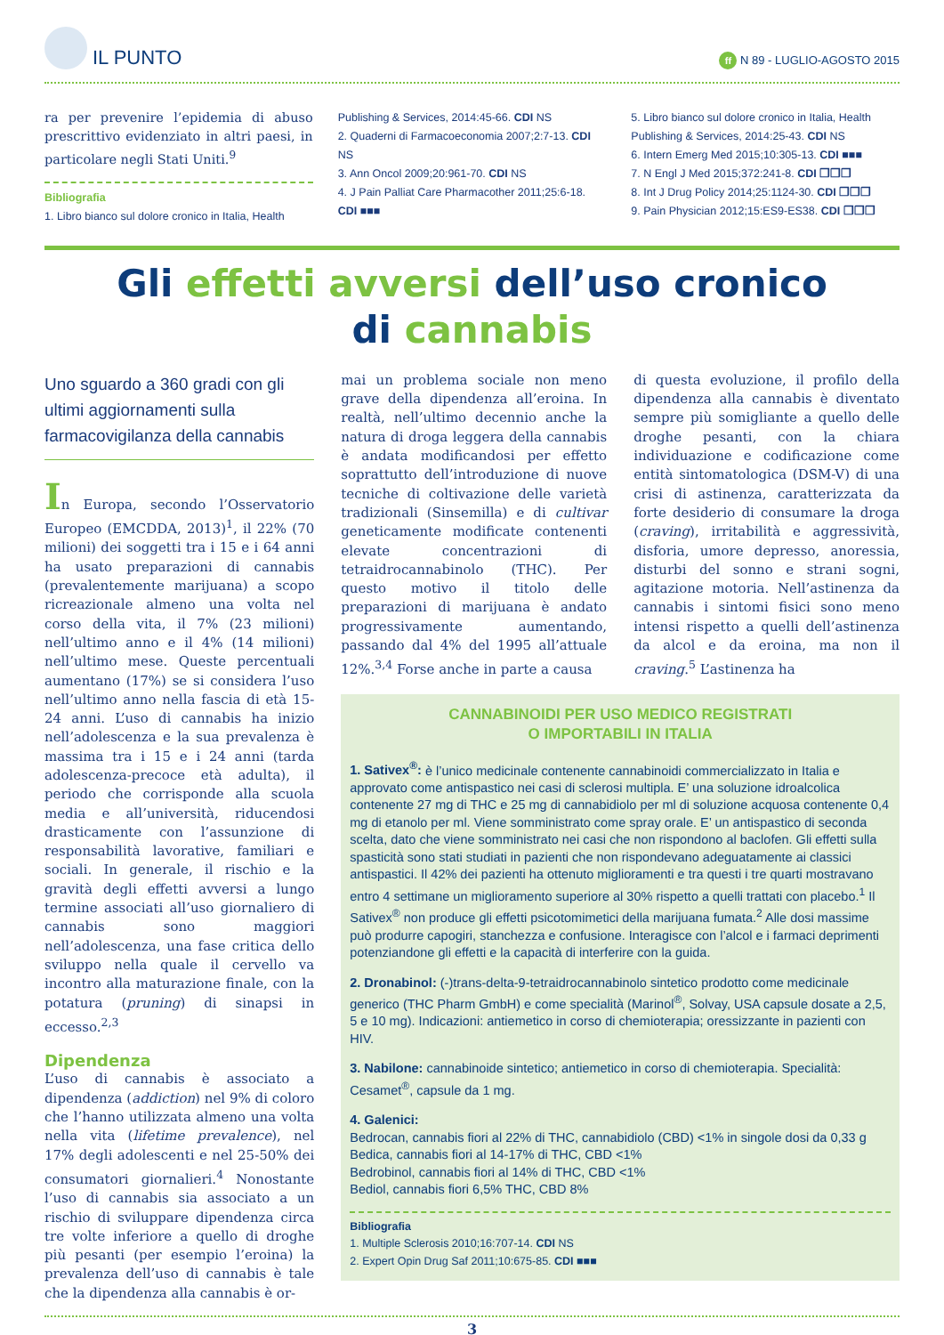IL PUNTO
ff N 89 - LUGLIO-AGOSTO 2015
ra per prevenire l’epidemia di abuso prescrittivo evidenziato in altri paesi, in particolare negli Stati Uniti.<sup>9</sup>
Bibliografia
1. Libro bianco sul dolore cronico in Italia, Health
Publishing & Services, 2014:45-66. CDI NS
2. Quaderni di Farmacoeconomia 2007;2:7-13. CDI NS
3. Ann Oncol 2009;20:961-70. CDI NS
4. J Pain Palliat Care Pharmacother 2011;25:6-18. CDI ■■■
5. Libro bianco sul dolore cronico in Italia, Health Publishing & Services, 2014:25-43. CDI NS
6. Intern Emerg Med 2015;10:305-13. CDI ■■■
7. N Engl J Med 2015;372:241-8. CDI ❒❒❒
8. Int J Drug Policy 2014;25:1124-30. CDI ❒❒❒
9. Pain Physician 2012;15:ES9-ES38. CDI ❒❒❒
Gli effetti avversi dell’uso cronico
di cannabis
Uno sguardo a 360 gradi con gli ultimi aggiornamenti sulla farmacovigilanza della cannabis
In Europa, secondo l’Osservatorio Europeo (EMCDDA, 2013)<sup>1</sup>, il 22% (70 milioni) dei soggetti tra i 15 e i 64 anni ha usato preparazioni di cannabis (prevalentemente marijuana) a scopo ricreazionale almeno una volta nel corso della vita, il 7% (23 milioni) nell’ultimo anno e il 4% (14 milioni) nell’ultimo mese. Queste percentuali aumentano (17%) se si considera l’uso nell’ultimo anno nella fascia di età 15-24 anni. L’uso di cannabis ha inizio nell’adolescenza e la sua prevalenza è massima tra i 15 e i 24 anni (tarda adolescenza-precoce età adulta), il periodo che corrisponde alla scuola media e all’università, riducendosi drasticamente con l’assunzione di responsabilità lavorative, familiari e sociali. In generale, il rischio e la gravità degli effetti avversi a lungo termine associati all’uso giornaliero di cannabis sono maggiori nell’adolescenza, una fase critica dello sviluppo nella quale il cervello va incontro alla maturazione finale, con la potatura (pruning) di sinapsi in eccesso.<sup>2,3</sup>
Dipendenza
L’uso di cannabis è associato a dipendenza (addiction) nel 9% di coloro che l’hanno utilizzata almeno una volta nella vita (lifetime prevalence), nel 17% degli adolescenti e nel 25-50% dei consumatori giornalieri.<sup>4</sup> Nonostante l’uso di cannabis sia associato a un rischio di sviluppare dipendenza circa tre volte inferiore a quello di droghe più pesanti (per esempio l’eroina) la prevalenza dell’uso di cannabis è tale che la dipendenza alla cannabis è or-
mai un problema sociale non meno grave della dipendenza all’eroina. In realtà, nell’ultimo decennio anche la natura di droga leggera della cannabis è andata modificandosi per effetto soprattutto dell’introduzione di nuove tecniche di coltivazione delle varietà tradizionali (Sinsemilla) e di cultivar geneticamente modificate contenenti elevate concentrazioni di tetraidrocannabinolo (THC). Per questo motivo il titolo delle preparazioni di marijuana è andato progressivamente aumentando, passando dal 4% del 1995 all’attuale 12%.<sup>3,4</sup> Forse anche in parte a causa
di questa evoluzione, il profilo della dipendenza alla cannabis è diventato sempre più somigliante a quello delle droghe pesanti, con la chiara individuazione e codificazione come entità sintomatologica (DSM-V) di una crisi di astinenza, caratterizzata da forte desiderio di consumare la droga (craving), irritabilità e aggressività, disforia, umore depresso, anoressia, disturbi del sonno e strani sogni, agitazione motoria. Nell’astinenza da cannabis i sintomi fisici sono meno intensi rispetto a quelli dell’astinenza da alcol e da eroina, ma non il craving.<sup>5</sup> L’astinenza ha
CANNABINOIDI PER USO MEDICO REGISTRATI
O IMPORTABILI IN ITALIA
1. Sativex<sup>®</sup>: è l’unico medicinale contenente cannabinoidi commercializzato in Italia e approvato come antispastico nei casi di sclerosi multipla. E’ una soluzione idroalcolica contenente 27 mg di THC e 25 mg di cannabidiolo per ml di soluzione acquosa contenente 0,4 mg di etanolo per ml. Viene somministrato come spray orale. E’ un antispastico di seconda scelta, dato che viene somministrato nei casi che non rispondono al baclofen. Gli effetti sulla spasticità sono stati studiati in pazienti che non rispondevano adeguatamente ai classici antispastici. Il 42% dei pazienti ha ottenuto miglioramenti e tra questi i tre quarti mostravano entro 4 settimane un miglioramento superiore al 30% rispetto a quelli trattati con placebo.<sup>1</sup> Il Sativex<sup>®</sup> non produce gli effetti psicotomimetici della marijuana fumata.<sup>2</sup> Alle dosi massime può produrre capogiri, stanchezza e confusione. Interagisce con l’alcol e i farmaci deprimenti potenziandone gli effetti e la capacità di interferire con la guida.
2. Dronabinol: (-)trans-delta-9-tetraidrocannabinolo sintetico prodotto come medicinale generico (THC Pharm GmbH) e come specialità (Marinol<sup>®</sup>, Solvay, USA capsule dosate a 2,5, 5 e 10 mg). Indicazioni: antiemetico in corso di chemioterapia; oressizzante in pazienti con HIV.
3. Nabilone: cannabinoide sintetico; antiemetico in corso di chemioterapia. Specialità: Cesamet<sup>®</sup>, capsule da 1 mg.
4. Galenici:
Bedrocan, cannabis fiori al 22% di THC, cannabidiolo (CBD) <1% in singole dosi da 0,33 g
Bedica, cannabis fiori al 14-17% di THC, CBD <1%
Bedrobinol, cannabis fiori al 14% di THC, CBD <1%
Bediol, cannabis fiori 6,5% THC, CBD 8%
Bibliografia
1. Multiple Sclerosis 2010;16:707-14. CDI NS
2. Expert Opin Drug Saf 2011;10:675-85. CDI ■■■
3